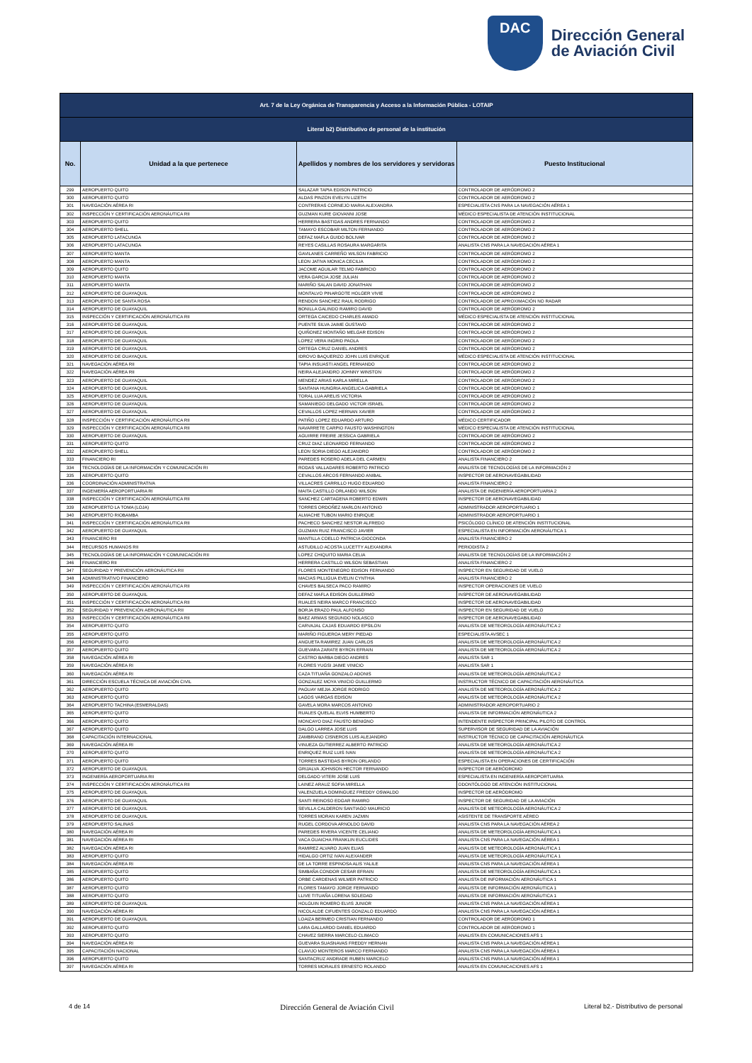DAC
Dirección General
de Aviación Civil
| Art. 7 de la Ley Orgánica de Transparencia y Acceso a la Información Pública - LOTAIP | | | |
| --- | --- | --- | --- |
| Literal b2) Distributivo de personal de la institución | | | |
| No. | Unidad a la que pertenece | Apellidos y nombres de los servidores y servidoras | Puesto Institucional |
| 299 | AEROPUERTO QUITO | SALAZAR TAPIA EDISON PATRICIO | CONTROLADOR DE AERÓDROMO 2 |
| 300 | AEROPUERTO QUITO | ALDAS PINZON EVELYN LIZETH | CONTROLADOR DE AERÓDROMO 2 |
| 301 | NAVEGACIÓN AÉREA RI | CONTRERAS CORNEJO MARIA ALEXANDRA | ESPECIALISTA CNS PARA LA NAVEGACIÓN AÉREA 1 |
| 302 | INSPECCIÓN Y CERTIFICACIÓN AERONÁUTICA RII | GUZMAN KURE GIOVANNI JOSE | MÉDICO ESPECIALISTA DE ATENCIÓN INSTITUCIONAL |
| 303 | AEROPUERTO QUITO | HERRERA BASTIDAS ANDRES FERNANDO | CONTROLADOR DE AERÓDROMO 2 |
| 304 | AEROPUERTO SHELL | TAMAYO ESCOBAR MILTON FERNANDO | CONTROLADOR DE AERÓDROMO 2 |
| 305 | AEROPUERTO LATACUNGA | DEFAZ MAFLA GUIDO BOLIVAR | CONTROLADOR DE AERÓDROMO 2 |
| 306 | AEROPUERTO LATACUNGA | REYES CASILLAS ROSAURA MARGARITA | ANALISTA CNS PARA LA NAVEGACIÓN AÉREA 1 |
| 307 | AEROPUERTO MANTA | GAVILANES CARREÑO WILSON FABRICIO | CONTROLADOR DE AERÓDROMO 2 |
| 308 | AEROPUERTO MANTA | LEON JATIVA MONICA CECILIA | CONTROLADOR DE AERÓDROMO 2 |
| 309 | AEROPUERTO QUITO | JACOME AGUILAR TELMO FABRICIO | CONTROLADOR DE AERÓDROMO 2 |
| 310 | AEROPUERTO MANTA | VERA GARCIA JOSE JULIAN | CONTROLADOR DE AERÓDROMO 2 |
| 311 | AEROPUERTO MANTA | MARIÑO SALAN DAVID JONATHAN | CONTROLADOR DE AERÓDROMO 2 |
| 312 | AEROPUERTO DE GUAYAQUIL | MONTALVO PINARGOTE HOLGER VIVIE | CONTROLADOR DE AERÓDROMO 2 |
| 313 | AEROPUERTO DE SANTA ROSA | RENDON SANCHEZ RAUL RODRIGO | CONTROLADOR DE APROXIMACIÓN NO RADAR |
| 314 | AEROPUERTO DE GUAYAQUIL | BONILLA GALINDO RAMIRO DAVID | CONTROLADOR DE AERÓDROMO 2 |
| 315 | INSPECCIÓN Y CERTIFICACIÓN AERONÁUTICA RII | ORTEGA CAICEDO CHARLES AMADO | MÉDICO ESPECIALISTA DE ATENCIÓN INSTITUCIONAL |
| 316 | AEROPUERTO DE GUAYAQUIL | PUENTE SILVA JAIME GUSTAVO | CONTROLADOR DE AERÓDROMO 2 |
| 317 | AEROPUERTO DE GUAYAQUIL | QUIÑONEZ MONTAÑO MELGAR EDISON | CONTROLADOR DE AERÓDROMO 2 |
| 318 | AEROPUERTO DE GUAYAQUIL | LOPEZ VERA INGRID PAOLA | CONTROLADOR DE AERÓDROMO 2 |
| 319 | AEROPUERTO DE GUAYAQUIL | ORTEGA CRUZ DANIEL ANDRES | CONTROLADOR DE AERÓDROMO 2 |
| 320 | AEROPUERTO DE GUAYAQUIL | IDROVO BAQUERIZO JOHN LUIS ENRIQUE | MÉDICO ESPECIALISTA DE ATENCIÓN INSTITUCIONAL |
| 321 | NAVEGACIÓN AÉREA RII | TAPIA INSUASTI ANGEL FERNANDO | CONTROLADOR DE AERÓDROMO 2 |
| 322 | NAVEGACIÓN AÉREA RII | NEIRA ALEJANDRO JOHNNY WINSTON | CONTROLADOR DE AERÓDROMO 2 |
| 323 | AEROPUERTO DE GUAYAQUIL | MENDEZ ARIAS KARLA MIRELLA | CONTROLADOR DE AERÓDROMO 2 |
| 324 | AEROPUERTO DE GUAYAQUIL | SANTANA HUNGRIA ANGELICA GABRIELA | CONTROLADOR DE AERÓDROMO 2 |
| 325 | AEROPUERTO DE GUAYAQUIL | TORAL LUA ARELIS VICTORIA | CONTROLADOR DE AERÓDROMO 2 |
| 326 | AEROPUERTO DE GUAYAQUIL | SAMANIEGO DELGADO VICTOR ISRAEL | CONTROLADOR DE AERÓDROMO 2 |
| 327 | AEROPUERTO DE GUAYAQUIL | CEVALLOS LOPEZ HERNAN XAVIER | CONTROLADOR DE AERÓDROMO 2 |
| 328 | INSPECCIÓN Y CERTIFICACIÓN AERONÁUTICA RII | PATIÑO LOPEZ EDUARDO ARTURO | MÉDICO CERTIFICADOR |
| 329 | INSPECCIÓN Y CERTIFICACIÓN AERONÁUTICA RII | NAVARRETE CARPIO FAUSTO WASHINGTON | MÉDICO ESPECIALISTA DE ATENCIÓN INSTITUCIONAL |
| 330 | AEROPUERTO DE GUAYAQUIL | AGUIRRE FREIRE JESSICA GABRIELA | CONTROLADOR DE AERÓDROMO 2 |
| 331 | AEROPUERTO QUITO | CRUZ DIAZ LEONARDO FERNANDO | CONTROLADOR DE AERÓDROMO 2 |
| 332 | AEROPUERTO SHELL | LEON SORIA DIEGO ALEJANDRO | CONTROLADOR DE AERÓDROMO 2 |
| 333 | FINANCIERO RI | PAREDES ROSERO ADELA DEL CARMEN | ANALISTA FINANCIERO 2 |
| 334 | TECNOLOGÍAS DE LA INFORMACIÓN Y COMUNICACIÓN RI | RODAS VALLADARES ROBERTO PATRICIO | ANALISTA DE TECNOLOGÍAS DE LA INFORMACIÓN 2 |
| 335 | AEROPUERTO QUITO | CEVALLOS ARCOS FERNANDO ANIBAL | INSPECTOR DE AERONAVEGABILIDAD |
| 336 | COORDINACIÓN ADMINISTRATIVA | VILLACRES CARRILLO HUGO EDUARDO | ANALISTA FINANCIERO 2 |
| 337 | INGENIERÍA AEROPORTUARIA RI | MAITA CASTILLO ORLANDO WILSON | ANALISTA DE INGENIERÍA AEROPORTUARIA 2 |
| 338 | INSPECCIÓN Y CERTIFICACIÓN AERONÁUTICA RII | SANCHEZ CARTAGENA ROBERTO EDWIN | INSPECTOR DE AERONAVEGABILIDAD |
| 339 | AEROPUERTO LA TOMA (LOJA) | TORRES ORDOÑEZ MARLON ANTONIO | ADMINISTRADOR AEROPORTUARIO 1 |
| 340 | AEROPUERTO RIOBAMBA | ALMACHE TUBON MARIO ENRIQUE | ADMINISTRADOR AEROPORTUARIO 1 |
| 341 | INSPECCIÓN Y CERTIFICACIÓN AERONÁUTICA RII | PACHECO SANCHEZ NESTOR ALFREDO | PSICÓLOGO CLÍNICO DE ATENCIÓN INSTITUCIONAL |
| 342 | AEROPUERTO DE GUAYAQUIL | GUZMAN RUIZ FRANCISCO JAVIER | ESPECIALISTA EN INFORMACIÓN AERONÁUTICA 1 |
| 343 | FINANCIERO RII | MANTILLA COELLO PATRICIA GIOCONDA | ANALISTA FINANCIERO 2 |
| 344 | RECURSOS HUMANOS RII | ASTUDILLO ACOSTA LUCETTY ALEXANDRA | PERIODISTA 2 |
| 345 | TECNOLOGÍAS DE LA INFORMACIÓN Y COMUNICACIÓN RII | LOPEZ CHIQUITO MARIA CELIA | ANALISTA DE TECNOLOGÍAS DE LA INFORMACIÓN 2 |
| 346 | FINANCIERO RII | HERRERA CASTILLO WILSON SEBASTIAN | ANALISTA FINANCIERO 2 |
| 347 | SEGURIDAD Y PREVENCIÓN AERONÁUTICA RII | FLORES MONTENEGRO EDISON FERNANDO | INSPECTOR EN SEGURIDAD DE VUELO |
| 348 | ADMINISTRATIVO FINANCIERO | MACIAS PILLIGUA EVELIN CYNTHIA | ANALISTA FINANCIERO 2 |
| 349 | INSPECCIÓN Y CERTIFICACIÓN AERONÁUTICA RII | CHAVES BALSECA PACO RAMIRO | INSPECTOR OPERACIONES DE VUELO |
| 350 | AEROPUERTO DE GUAYAQUIL | DEFAZ MAFLA EDISON GUILLERMO | INSPECTOR DE AERONAVEGABILIDAD |
| 351 | INSPECCIÓN Y CERTIFICACIÓN AERONÁUTICA RII | RUALES NEIRA MARCO FRANCISCO | INSPECTOR DE AERONAVEGABILIDAD |
| 352 | SEGURIDAD Y PREVENCIÓN AERONÁUTICA RII | BORJA ERAZO PAUL ALFONSO | INSPECTOR EN SEGURIDAD DE VUELO |
| 353 | INSPECCIÓN Y CERTIFICACIÓN AERONÁUTICA RII | BAEZ ARMAS SEGUNDO NOLASCO | INSPECTOR DE AERONAVEGABILIDAD |
| 354 | AEROPUERTO QUITO | CARVAJAL CAJAS EDUARDO EPSILON | ANALISTA DE METEOROLOGÍA AERONÁUTICA 2 |
| 355 | AEROPUERTO QUITO | MARIÑO FIGUEROA MERY PIEDAD | ESPECIALISTA AVSEC 1 |
| 356 | AEROPUERTO QUITO | ANGUETA RAMIREZ JUAN CARLOS | ANALISTA DE METEOROLOGÍA AERONÁUTICA 2 |
| 357 | AEROPUERTO QUITO | GUEVARA ZARATE BYRON EFRAIN | ANALISTA DE METEOROLOGÍA AERONÁUTICA 2 |
| 358 | NAVEGACIÓN AÉREA RI | CASTRO BARBA DIEGO ANDRES | ANALISTA SAR 1 |
| 359 | NAVEGACIÓN AÉREA RI | FLORES YUGSI JAIME VINICIO | ANALISTA SAR 1 |
| 360 | NAVEGACIÓN AÉREA RI | CAZA TITUAÑA GONZALO ADONIS | ANALISTA DE METEOROLOGÍA AERONÁUTICA 2 |
| 361 | DIRECCIÓN ESCUELA TÉCNICA DE AVIACIÓN CIVIL | GONZALEZ MOYA VINICIO GUILLERMO | INSTRUCTOR TÉCNICO DE CAPACITACIÓN AERONÁUTICA |
| 362 | AEROPUERTO QUITO | PAGUAY MEJIA JORGE RODRIGO | ANALISTA DE METEOROLOGÍA AERONÁUTICA 2 |
| 363 | AEROPUERTO QUITO | LAGOS VARGAS EDISON | ANALISTA DE METEOROLOGÍA AERONÁUTICA 2 |
| 364 | AEROPUERTO TACHINA (ESMERALDAS) | GAVELA MORA MARCOS ANTONIO | ADMINISTRADOR AEROPORTUARIO 2 |
| 365 | AEROPUERTO QUITO | RUALES QUELAL ELVIS HUMBERTO | ANALISTA DE INFORMACIÓN AERONÁUTICA 2 |
| 366 | AEROPUERTO QUITO | MONCAYO DIAZ FAUSTO BENIGNO | INTENDENTE INSPECTOR PRINCIPAL PILOTO DE CONTROL |
| 367 | AEROPUERTO QUITO | DALGO LARREA JOSE LUIS | SUPERVISOR DE SEGURIDAD DE LA AVIACIÓN |
| 368 | CAPACITACIÓN INTERNACIONAL | ZAMBRANO CISNEROS LUIS ALEJANDRO | INSTRUCTOR TÉCNICO DE CAPACITACIÓN AERONÁUTICA |
| 369 | NAVEGACIÓN AÉREA RI | VINUEZA GUTIERREZ ALBERTO PATRICIO | ANALISTA DE METEOROLOGÍA AERONÁUTICA 2 |
| 370 | AEROPUERTO QUITO | ENRIQUEZ RUIZ LUIS IVAN | ANALISTA DE METEOROLOGÍA AERONÁUTICA 2 |
| 371 | AEROPUERTO QUITO | TORRES BASTIDAS BYRON ORLANDO | ESPECIALISTA EN OPERACIONES DE CERTIFICACIÓN |
| 372 | AEROPUERTO DE GUAYAQUIL | GRIJALVA JOHNSON HECTOR FERNANDO | INSPECTOR DE AERÓDROMO |
| 373 | INGENIERÍA AEROPORTUARIA RII | DELGADO VITERI JOSE LUIS | ESPECIALISTA EN INGENIERÍA AEROPORTUARIA |
| 374 | INSPECCIÓN Y CERTIFICACIÓN AERONÁUTICA RII | LAINEZ ARAUZ SOFIA MIRELLA | ODONTÓLOGO DE ATENCIÓN INSTITUCIONAL |
| 375 | AEROPUERTO DE GUAYAQUIL | VALENZUELA DOMINGUEZ FREDDY OSWALDO | INSPECTOR DE AERÓDROMO |
| 376 | AEROPUERTO DE GUAYAQUIL | SANTI REINOSO EDGAR RAMIRO | INSPECTOR DE SEGURIDAD DE LA AVIACIÓN |
| 377 | AEROPUERTO DE GUAYAQUIL | SEVILLA CALDERON SANTIAGO MAURICIO | ANALISTA DE METEOROLOGÍA AERONÁUTICA 2 |
| 378 | AEROPUERTO DE GUAYAQUIL | TORRES MORAN KAREN JAZMIN | ASISTENTE DE TRANSPORTE AÉREO |
| 379 | AEROPUERTO SALINAS | RUGEL CORDOVA ARNOLDO DAVID | ANALISTA CNS PARA LA NAVEGACIÓN AÉREA 2 |
| 380 | NAVEGACIÓN AÉREA RI | PAREDES RIVERA VICENTE CELIANO | ANALISTA DE METEOROLOGÍA AERONÁUTICA 1 |
| 381 | NAVEGACIÓN AÉREA RI | VACA GUAICHA FRANKLIN EUCLIDES | ANALISTA CNS PARA LA NAVEGACIÓN AÉREA 1 |
| 382 | NAVEGACIÓN AÉREA RI | RAMIREZ ALVARO JUAN ELIAS | ANALISTA DE METEOROLOGÍA AERONÁUTICA 1 |
| 383 | AEROPUERTO QUITO | HIDALGO ORTIZ IVAN ALEXANDER | ANALISTA DE METEOROLOGÍA AERONÁUTICA 1 |
| 384 | NAVEGACIÓN AÉREA RI | DE LA TORRE ESPINOSA ALIS YALILE | ANALISTA CNS PARA LA NAVEGACIÓN AÉREA 1 |
| 385 | AEROPUERTO QUITO | SIMBAÑA CONDOR CESAR EFRAIN | ANALISTA DE METEOROLOGÍA AERONÁUTICA 1 |
| 386 | AEROPUERTO QUITO | ORBE CARDENAS WILMER PATRICIO | ANALISTA DE INFORMACIÓN AERONÁUTICA 1 |
| 387 | AEROPUERTO QUITO | FLORES TAMAYO JORGE FERNANDO | ANALISTA DE INFORMACIÓN AERONÁUTICA 1 |
| 388 | AEROPUERTO QUITO | LLIVE TITUAÑA LORENA SOLEDAD | ANALISTA DE INFORMACIÓN AERONÁUTICA 1 |
| 389 | AEROPUERTO DE GUAYAQUIL | HOLGUIN ROMERO ELVIS JUNIOR | ANALISTA CNS PARA LA NAVEGACIÓN AÉREA 1 |
| 390 | NAVEGACIÓN AÉREA RI | NICOLALDE CIFUENTES GONZALO EDUARDO | ANALISTA CNS PARA LA NAVEGACIÓN AÉREA 1 |
| 391 | AEROPUERTO DE GUAYAQUIL | LOAIZA BERMEO CRISTIAN FERNANDO | CONTROLADOR DE AERÓDROMO 1 |
| 392 | AEROPUERTO QUITO | LARA GALLARDO DANIEL EDUARDO | CONTROLADOR DE AERÓDROMO 1 |
| 393 | AEROPUERTO QUITO | CHAVEZ SIERRA MARCELO CLIMACO | ANALISTA EN COMUNICACIONES AFS 1 |
| 394 | NAVEGACIÓN AÉREA RI | GUEVARA SUASNAVAS FREDDY HERNAN | ANALISTA CNS PARA LA NAVEGACIÓN AÉREA 1 |
| 395 | CAPACITACIÓN NACIONAL | CLAVIJO MONTEROS MARCO FERNANDO | ANALISTA CNS PARA LA NAVEGACIÓN AÉREA 1 |
| 396 | AEROPUERTO QUITO | SANTACRUZ ANDRADE RUBEN MARCELO | ANALISTA CNS PARA LA NAVEGACIÓN AÉREA 1 |
| 397 | NAVEGACIÓN AÉREA RI | TORRES MORALES ERNESTO ROLANDO | ANALISTA EN COMUNICACIONES AFS 1 |
4 de 14 Dirección General de Aviación Civil Literal b2.- Distributivo de personal